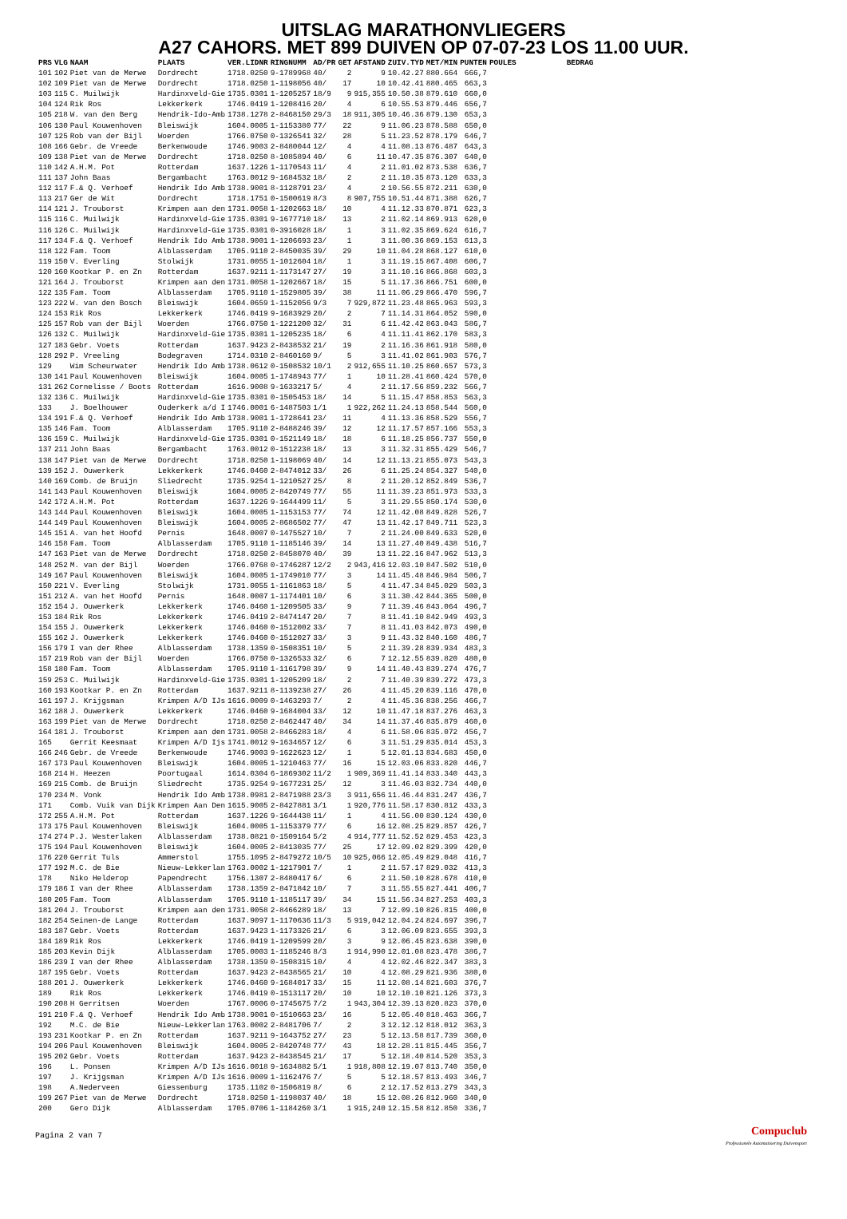UITSLAG MARATHONVLIEGERS
A27 CAHORS. MET 899 DUIVEN OP 07-07-23 LOS 11.00 UUR.
| PRS | VLG | NAAM | PLAATS | VER.LIDNR | RINGNUMM | AD/PR | GET | AFSTAND | ZUIV.TYD | MET/MIN | PUNTEN | POULES | BEDRAG |
| --- | --- | --- | --- | --- | --- | --- | --- | --- | --- | --- | --- | --- | --- |
| 101 | 102 | Piet van de Merwe | Dordrecht | 1718.0250 | 9-1789968 | 40/ | 2 | 9 | 10.42.27 | 880.664 | 666,7 | | |
| 102 | 109 | Piet van de Merwe | Dordrecht | 1718.0250 | 1-1198056 | 40/ | 17 | 10 | 10.42.41 | 880.465 | 663,3 | | |
| 103 | 115 | C. Muilwijk | Hardinxveld-Gie | 1735.0301 | 1-1205257 | 18/9 | 9 | 915,355 | 10.50.38 | 879.610 | 660,0 | | |
| 104 | 124 | Rik Ros | Lekkerkerk | 1746.0419 | 1-1208416 | 20/ | 4 | 6 | 10.55.53 | 879.446 | 656,7 | | |
| 105 | 218 | W. van den Berg | Hendrik-Ido-Amb | 1738.1278 | 2-8468150 | 29/3 | 18 | 911,305 | 10.46.36 | 879.130 | 653,3 | | |
| 106 | 130 | Paul Kouwenhoven | Bleiswijk | 1604.0005 | 1-1153380 | 77/ | 22 | 9 | 11.06.23 | 878.588 | 650,0 | | |
| 107 | 125 | Rob van der Bijl | Woerden | 1766.0750 | 0-1326541 | 32/ | 28 | 5 | 11.23.52 | 878.179 | 646,7 | | |
| 108 | 166 | Gebr. de Vreede | Berkenwoude | 1746.9003 | 2-8480044 | 12/ | 4 | 4 | 11.08.13 | 876.487 | 643,3 | | |
| 109 | 138 | Piet van de Merwe | Dordrecht | 1718.0250 | 8-1085894 | 40/ | 6 | 11 | 10.47.35 | 876.307 | 640,0 | | |
| 110 | 142 | A.H.M. Pot | Rotterdam | 1637.1226 | 1-1170543 | 11/ | 4 | 2 | 11.01.02 | 873.538 | 636,7 | | |
| 111 | 137 | John Baas | Bergambacht | 1763.0012 | 9-1684532 | 18/ | 2 | 2 | 11.10.35 | 873.120 | 633,3 | | |
| 112 | 117 | F.& Q. Verhoef | Hendrik Ido Amb | 1738.9001 | 8-1128791 | 23/ | 4 | 2 | 10.56.55 | 872.211 | 630,0 | | |
| 113 | 217 | Ger de Wit | Dordrecht | 1718.1751 | 0-1500619 | 8/3 | 8 | 907,755 | 10.51.44 | 871.388 | 626,7 | | |
| 114 | 121 | J. Trouborst | Krimpen aan den | 1731.0058 | 1-1202663 | 18/ | 10 | 4 | 11.12.33 | 870.871 | 623,3 | | |
| 115 | 116 | C. Muilwijk | Hardinxveld-Gie | 1735.0301 | 9-1677710 | 18/ | 13 | 2 | 11.02.14 | 869.913 | 620,0 | | |
| 116 | 126 | C. Muilwijk | Hardinxveld-Gie | 1735.0301 | 0-3916028 | 18/ | 1 | 3 | 11.02.35 | 869.624 | 616,7 | | |
| 117 | 134 | F.& Q. Verhoef | Hendrik Ido Amb | 1738.9001 | 1-1206693 | 23/ | 1 | 3 | 11.00.36 | 869.153 | 613,3 | | |
| 118 | 122 | Fam. Toom | Alblasserdam | 1705.9110 | 2-8450035 | 39/ | 29 | 10 | 11.04.28 | 868.127 | 610,0 | | |
| 119 | 150 | V. Everling | Stolwijk | 1731.0055 | 1-1012604 | 18/ | 1 | 3 | 11.19.15 | 867.408 | 606,7 | | |
| 120 | 160 | Kootkar P. en Zn | Rotterdam | 1637.9211 | 1-1173147 | 27/ | 19 | 3 | 11.10.16 | 866.868 | 603,3 | | |
| 121 | 164 | J. Trouborst | Krimpen aan den | 1731.0058 | 1-1202667 | 18/ | 15 | 5 | 11.17.36 | 866.751 | 600,0 | | |
| 122 | 135 | Fam. Toom | Alblasserdam | 1705.9110 | 1-1529805 | 39/ | 38 | 11 | 11.06.29 | 866.470 | 596,7 | | |
| 123 | 222 | W. van den Bosch | Bleiswijk | 1604.0659 | 1-1152056 | 9/3 | 7 | 929,872 | 11.23.48 | 865.963 | 593,3 | | |
| 124 | 153 | Rik Ros | Lekkerkerk | 1746.0419 | 9-1683929 | 20/ | 2 | 7 | 11.14.31 | 864.052 | 590,0 | | |
| 125 | 157 | Rob van der Bijl | Woerden | 1766.0750 | 1-1221200 | 32/ | 31 | 6 | 11.42.42 | 863.043 | 586,7 | | |
| 126 | 132 | C. Muilwijk | Hardinxveld-Gie | 1735.0301 | 1-1205235 | 18/ | 6 | 4 | 11.11.41 | 862.170 | 583,3 | | |
| 127 | 183 | Gebr. Voets | Rotterdam | 1637.9423 | 2-8438532 | 21/ | 19 | 2 | 11.16.36 | 861.918 | 580,0 | | |
| 128 | 292 | P. Vreeling | Bodegraven | 1714.0310 | 2-8460160 | 9/ | 5 | 3 | 11.41.02 | 861.903 | 576,7 | | |
| 129 | | Wim Scheurwater | Hendrik Ido Amb | 1738.0612 | 0-1508532 | 10/1 | 2 | 912,655 | 11.10.25 | 860.657 | 573,3 | | |
| 130 | 141 | Paul Kouwenhoven | Bleiswijk | 1604.0005 | 1-1748943 | 77/ | 1 | 10 | 11.28.41 | 860.424 | 570,0 | | |
| 131 | 262 | Cornelisse / Boots | Rotterdam | 1616.9008 | 9-1633217 | 5/ | 4 | 2 | 11.17.56 | 859.232 | 566,7 | | |
| 132 | 136 | C. Muilwijk | Hardinxveld-Gie | 1735.0301 | 0-1505453 | 18/ | 14 | 5 | 11.15.47 | 858.853 | 563,3 | | |
| 133 | | J. Boelhouwer | Ouderkerk a/d I | 1746.0001 | 6-1487503 | 1/1 | 1 | 922,262 | 11.24.13 | 858.544 | 560,0 | | |
| 134 | 191 | F.& Q. Verhoef | Hendrik Ido Amb | 1738.9001 | 1-1728641 | 23/ | 11 | 4 | 11.13.36 | 858.529 | 556,7 | | |
| 135 | 146 | Fam. Toom | Alblasserdam | 1705.9110 | 2-8488246 | 39/ | 12 | 12 | 11.17.57 | 857.166 | 553,3 | | |
| 136 | 159 | C. Muilwijk | Hardinxveld-Gie | 1735.0301 | 0-1521149 | 18/ | 18 | 6 | 11.18.25 | 856.737 | 550,0 | | |
| 137 | 211 | John Baas | Bergambacht | 1763.0012 | 0-1512238 | 18/ | 13 | 3 | 11.32.31 | 855.429 | 546,7 | | |
| 138 | 147 | Piet van de Merwe | Dordrecht | 1718.0250 | 1-1198069 | 40/ | 14 | 12 | 11.13.21 | 855.073 | 543,3 | | |
| 139 | 152 | J. Ouwerkerk | Lekkerkerk | 1746.0460 | 2-8474012 | 33/ | 26 | 6 | 11.25.24 | 854.327 | 540,0 | | |
| 140 | 169 | Comb. de Bruijn | Sliedrecht | 1735.9254 | 1-1210527 | 25/ | 8 | 2 | 11.20.12 | 852.849 | 536,7 | | |
| 141 | 143 | Paul Kouwenhoven | Bleiswijk | 1604.0005 | 2-8420749 | 77/ | 55 | 11 | 11.39.23 | 851.973 | 533,3 | | |
| 142 | 172 | A.H.M. Pot | Rotterdam | 1637.1226 | 9-1644499 | 11/ | 5 | 3 | 11.29.55 | 850.174 | 530,0 | | |
| 143 | 144 | Paul Kouwenhoven | Bleiswijk | 1604.0005 | 1-1153153 | 77/ | 74 | 12 | 11.42.08 | 849.828 | 526,7 | | |
| 144 | 149 | Paul Kouwenhoven | Bleiswijk | 1604.0005 | 2-8686502 | 77/ | 47 | 13 | 11.42.17 | 849.711 | 523,3 | | |
| 145 | 151 | A. van het Hoofd | Pernis | 1648.0007 | 0-1475527 | 10/ | 7 | 2 | 11.24.00 | 849.633 | 520,0 | | |
| 146 | 158 | Fam. Toom | Alblasserdam | 1705.9110 | 1-1185146 | 39/ | 14 | 13 | 11.27.40 | 849.438 | 516,7 | | |
| 147 | 163 | Piet van de Merwe | Dordrecht | 1718.0250 | 2-8458070 | 40/ | 39 | 13 | 11.22.16 | 847.962 | 513,3 | | |
| 148 | 252 | M. van der Bijl | Woerden | 1766.0768 | 0-1746287 | 12/2 | 2 | 943,416 | 12.03.10 | 847.502 | 510,0 | | |
| 149 | 167 | Paul Kouwenhoven | Bleiswijk | 1604.0005 | 1-1749010 | 77/ | 3 | 14 | 11.45.48 | 846.984 | 506,7 | | |
| 150 | 221 | V. Everling | Stolwijk | 1731.0055 | 1-1161863 | 18/ | 5 | 4 | 11.47.34 | 845.029 | 503,3 | | |
| 151 | 212 | A. van het Hoofd | Pernis | 1648.0007 | 1-1174401 | 10/ | 6 | 3 | 11.30.42 | 844.365 | 500,0 | | |
| 152 | 154 | J. Ouwerkerk | Lekkerkerk | 1746.0460 | 1-1209505 | 33/ | 9 | 7 | 11.39.46 | 843.064 | 496,7 | | |
| 153 | 184 | Rik Ros | Lekkerkerk | 1746.0419 | 2-8474147 | 20/ | 7 | 8 | 11.41.10 | 842.949 | 493,3 | | |
| 154 | 155 | J. Ouwerkerk | Lekkerkerk | 1746.0460 | 0-1512002 | 33/ | 7 | 8 | 11.41.03 | 842.073 | 490,0 | | |
| 155 | 162 | J. Ouwerkerk | Lekkerkerk | 1746.0460 | 0-1512027 | 33/ | 3 | 9 | 11.43.32 | 840.160 | 486,7 | | |
| 156 | 179 | I van der Rhee | Alblasserdam | 1738.1359 | 0-1508351 | 10/ | 5 | 2 | 11.39.28 | 839.934 | 483,3 | | |
| 157 | 219 | Rob van der Bijl | Woerden | 1766.0750 | 0-1326533 | 32/ | 6 | 7 | 12.12.55 | 839.820 | 480,0 | | |
| 158 | 180 | Fam. Toom | Alblasserdam | 1705.9110 | 1-1161798 | 39/ | 9 | 14 | 11.40.43 | 839.274 | 476,7 | | |
| 159 | 253 | C. Muilwijk | Hardinxveld-Gie | 1735.0301 | 1-1205209 | 18/ | 2 | 7 | 11.40.39 | 839.272 | 473,3 | | |
| 160 | 193 | Kootkar P. en Zn | Rotterdam | 1637.9211 | 8-1139238 | 27/ | 26 | 4 | 11.45.20 | 839.116 | 470,0 | | |
| 161 | 197 | J. Krijgsman | Krimpen A/D IJs | 1616.0009 | 0-1463293 | 7/ | 2 | 4 | 11.45.36 | 838.256 | 466,7 | | |
| 162 | 188 | J. Ouwerkerk | Lekkerkerk | 1746.0460 | 9-1684004 | 33/ | 12 | 10 | 11.47.18 | 837.276 | 463,3 | | |
| 163 | 199 | Piet van de Merwe | Dordrecht | 1718.0250 | 2-8462447 | 40/ | 34 | 14 | 11.37.46 | 835.879 | 460,0 | | |
| 164 | 181 | J. Trouborst | Krimpen aan den | 1731.0058 | 2-8466283 | 18/ | 4 | 6 | 11.58.06 | 835.072 | 456,7 | | |
| 165 | | Gerrit Keesmaat | Krimpen A/D Ijs | 1741.0012 | 9-1634657 | 12/ | 6 | 3 | 11.51.29 | 835.014 | 453,3 | | |
| 166 | 246 | Gebr. de Vreede | Berkenwoude | 1746.9003 | 9-1622623 | 12/ | 1 | 5 | 12.01.13 | 834.683 | 450,0 | | |
| 167 | 173 | Paul Kouwenhoven | Bleiswijk | 1604.0005 | 1-1210463 | 77/ | 16 | 15 | 12.03.06 | 833.820 | 446,7 | | |
| 168 | 214 | H. Heezen | Poortugaal | 1614.0304 | 6-1869302 | 11/2 | 1 | 909,369 | 11.41.14 | 833.340 | 443,3 | | |
| 169 | 215 | Comb. de Bruijn | Sliedrecht | 1735.9254 | 9-1677231 | 25/ | 12 | 3 | 11.46.03 | 832.734 | 440,0 | | |
| 170 | 234 | M. Vonk | Hendrik Ido Amb | 1738.0981 | 2-8471988 | 23/3 | 3 | 911,656 | 11.46.44 | 831.247 | 436,7 | | |
| 171 | | Comb. Vuik van Dijk | Krimpen Aan Den | 1615.9005 | 2-8427881 | 3/1 | 1 | 920,776 | 11.58.17 | 830.812 | 433,3 | | |
| 172 | 255 | A.H.M. Pot | Rotterdam | 1637.1226 | 9-1644438 | 11/ | 1 | 4 | 11.56.00 | 830.124 | 430,0 | | |
| 173 | 175 | Paul Kouwenhoven | Bleiswijk | 1604.0005 | 1-1153379 | 77/ | 6 | 16 | 12.08.25 | 829.857 | 426,7 | | |
| 174 | 274 | P.J. Westerlaken | Alblasserdam | 1738.0821 | 0-1509164 | 5/2 | 4 | 914,777 | 11.52.52 | 829.453 | 423,3 | | |
| 175 | 194 | Paul Kouwenhoven | Bleiswijk | 1604.0005 | 2-8413035 | 77/ | 25 | 17 | 12.09.02 | 829.399 | 420,0 | | |
| 176 | 220 | Gerrit Tuls | Ammerstol | 1755.1095 | 2-8479272 | 10/5 | 10 | 925,066 | 12.05.49 | 829.048 | 416,7 | | |
| 177 | 192 | M.C. de Bie | Nieuw-Lekkerlan | 1763.0002 | 1-1217901 | 7/ | 1 | 2 | 11.57.17 | 829.032 | 413,3 | | |
| 178 | | Niko Helderop | Papendrecht | 1756.1307 | 2-8480417 | 6/ | 6 | 2 | 11.50.10 | 828.678 | 410,0 | | |
| 179 | 186 | I van der Rhee | Alblasserdam | 1738.1359 | 2-8471842 | 10/ | 7 | 3 | 11.55.55 | 827.441 | 406,7 | | |
| 180 | 205 | Fam. Toom | Alblasserdam | 1705.9110 | 1-1185117 | 39/ | 34 | 15 | 11.56.34 | 827.253 | 403,3 | | |
| 181 | 204 | J. Trouborst | Krimpen aan den | 1731.0058 | 2-8466289 | 18/ | 13 | 7 | 12.09.10 | 826.815 | 400,0 | | |
| 182 | 254 | Seinen-de Lange | Rotterdam | 1637.9097 | 1-1170636 | 11/3 | 5 | 919,042 | 12.04.24 | 824.697 | 396,7 | | |
| 183 | 187 | Gebr. Voets | Rotterdam | 1637.9423 | 1-1173326 | 21/ | 6 | 3 | 12.06.09 | 823.655 | 393,3 | | |
| 184 | 189 | Rik Ros | Lekkerkerk | 1746.0419 | 1-1209599 | 20/ | 3 | 9 | 12.06.45 | 823.638 | 390,0 | | |
| 185 | 203 | Kevin Dijk | Alblasserdam | 1705.0003 | 1-1185246 | 8/3 | 1 | 914,990 | 12.01.08 | 823.478 | 386,7 | | |
| 186 | 239 | I van der Rhee | Alblasserdam | 1738.1359 | 0-1508315 | 10/ | 4 | 4 | 12.02.46 | 822.347 | 383,3 | | |
| 187 | 195 | Gebr. Voets | Rotterdam | 1637.9423 | 2-8438565 | 21/ | 10 | 4 | 12.08.29 | 821.936 | 380,0 | | |
| 188 | 201 | J. Ouwerkerk | Lekkerkerk | 1746.0460 | 9-1684017 | 33/ | 15 | 11 | 12.08.14 | 821.603 | 376,7 | | |
| 189 | | Rik Ros | Lekkerkerk | 1746.0419 | 0-1513117 | 20/ | 10 | 10 | 12.10.10 | 821.126 | 373,3 | | |
| 190 | 208 | H Gerritsen | Woerden | 1767.0006 | 0-1745675 | 7/2 | 1 | 943,304 | 12.39.13 | 820.823 | 370,0 | | |
| 191 | 210 | F.& Q. Verhoef | Hendrik Ido Amb | 1738.9001 | 0-1510663 | 23/ | 16 | 5 | 12.05.40 | 818.463 | 366,7 | | |
| 192 | | M.C. de Bie | Nieuw-Lekkerlan | 1763.0002 | 2-8481706 | 7/ | 2 | 3 | 12.12.12 | 818.012 | 363,3 | | |
| 193 | 231 | Kootkar P. en Zn | Rotterdam | 1637.9211 | 9-1643752 | 27/ | 23 | 5 | 12.13.58 | 817.739 | 360,0 | | |
| 194 | 206 | Paul Kouwenhoven | Bleiswijk | 1604.0005 | 2-8420748 | 77/ | 43 | 18 | 12.28.11 | 815.445 | 356,7 | | |
| 195 | 202 | Gebr. Voets | Rotterdam | 1637.9423 | 2-8438545 | 21/ | 17 | 5 | 12.18.40 | 814.520 | 353,3 | | |
| 196 | | L. Ponsen | Krimpen A/D IJs | 1616.0018 | 9-1634882 | 5/1 | 1 | 918,808 | 12.19.07 | 813.740 | 350,0 | | |
| 197 | | J. Krijgsman | Krimpen A/D IJs | 1616.0009 | 1-1162476 | 7/ | 5 | 5 | 12.18.57 | 813.493 | 346,7 | | |
| 198 | | A.Nederveen | Giessenburg | 1735.1102 | 0-1506819 | 8/ | 6 | 2 | 12.17.52 | 813.279 | 343,3 | | |
| 199 | 267 | Piet van de Merwe | Dordrecht | 1718.0250 | 1-1198037 | 40/ | 18 | 15 | 12.08.26 | 812.960 | 340,0 | | |
| 200 | | Gero Dijk | Alblasserdam | 1705.0706 | 1-1184260 | 3/1 | 1 | 915,240 | 12.15.58 | 812.850 | 336,7 | | |
Pagina 2 van 7
Compuclub
Professionele Automatisering Duivensport